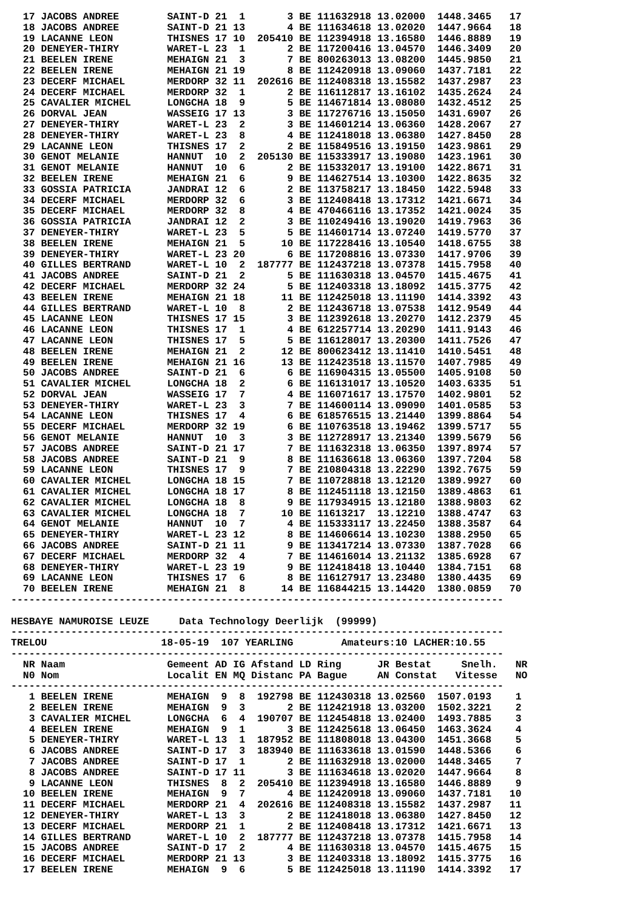| 17 | JACOBS ANDREE | SAINT-D | 21 | 1 | 3 | BE | 111632918 | 13.02000 | 1448.3465 | 17 |
| 18 | JACOBS ANDREE | SAINT-D | 21 | 13 | 4 | BE | 111634618 | 13.02020 | 1447.9664 | 18 |
| 19 | LACANNE LEON | THISNES | 17 | 10 | 205410 | BE | 112394918 | 13.16580 | 1446.8889 | 19 |
| 20 | DENEYER-THIRY | WARET-L | 23 | 1 | 2 | BE | 117200416 | 13.04570 | 1446.3409 | 20 |
| 21 | BEELEN IRENE | MEHAIGN | 21 | 3 | 7 | BE | 800263013 | 13.08200 | 1445.9850 | 21 |
| 22 | BEELEN IRENE | MEHAIGN | 21 | 19 | 8 | BE | 112420918 | 13.09060 | 1437.7181 | 22 |
| 23 | DECERF MICHAEL | MERDORP | 32 | 11 | 202616 | BE | 112408318 | 13.15582 | 1437.2987 | 23 |
| 24 | DECERF MICHAEL | MERDORP | 32 | 1 | 2 | BE | 116112817 | 13.16102 | 1435.2624 | 24 |
| 25 | CAVALIER MICHEL | LONGCHA | 18 | 9 | 5 | BE | 114671814 | 13.08080 | 1432.4512 | 25 |
| 26 | DORVAL JEAN | WASSEIG | 17 | 13 | 3 | BE | 117276716 | 13.15050 | 1431.6907 | 26 |
| 27 | DENEYER-THIRY | WARET-L | 23 | 2 | 3 | BE | 114601214 | 13.06360 | 1428.2067 | 27 |
| 28 | DENEYER-THIRY | WARET-L | 23 | 8 | 4 | BE | 112418018 | 13.06380 | 1427.8450 | 28 |
| 29 | LACANNE LEON | THISNES | 17 | 2 | 2 | BE | 115849516 | 13.19150 | 1423.9861 | 29 |
| 30 | GENOT MELANIE | HANNUT | 10 | 2 | 205130 | BE | 115333917 | 13.19080 | 1423.1961 | 30 |
| 31 | GENOT MELANIE | HANNUT | 10 | 6 | 2 | BE | 115332017 | 13.19100 | 1422.8671 | 31 |
| 32 | BEELEN IRENE | MEHAIGN | 21 | 6 | 9 | BE | 114627514 | 13.10300 | 1422.8635 | 32 |
| 33 | GOSSIA PATRICIA | JANDRAI | 12 | 6 | 2 | BE | 113758217 | 13.18450 | 1422.5948 | 33 |
| 34 | DECERF MICHAEL | MERDORP | 32 | 6 | 3 | BE | 112408418 | 13.17312 | 1421.6671 | 34 |
| 35 | DECERF MICHAEL | MERDORP | 32 | 8 | 4 | BE | 470466116 | 13.17352 | 1421.0024 | 35 |
| 36 | GOSSIA PATRICIA | JANDRAI | 12 | 2 | 3 | BE | 110249416 | 13.19020 | 1419.7963 | 36 |
| 37 | DENEYER-THIRY | WARET-L | 23 | 5 | 5 | BE | 114601714 | 13.07240 | 1419.5770 | 37 |
| 38 | BEELEN IRENE | MEHAIGN | 21 | 5 | 10 | BE | 117228416 | 13.10540 | 1418.6755 | 38 |
| 39 | DENEYER-THIRY | WARET-L | 23 | 20 | 6 | BE | 117208816 | 13.07330 | 1417.9706 | 39 |
| 40 | GILLES BERTRAND | WARET-L | 10 | 2 | 187777 | BE | 112437218 | 13.07378 | 1415.7958 | 40 |
| 41 | JACOBS ANDREE | SAINT-D | 21 | 2 | 5 | BE | 111630318 | 13.04570 | 1415.4675 | 41 |
| 42 | DECERF MICHAEL | MERDORP | 32 | 24 | 5 | BE | 112403318 | 13.18092 | 1415.3775 | 42 |
| 43 | BEELEN IRENE | MEHAIGN | 21 | 18 | 11 | BE | 112425018 | 13.11190 | 1414.3392 | 43 |
| 44 | GILLES BERTRAND | WARET-L | 10 | 8 | 2 | BE | 112436718 | 13.07538 | 1412.9549 | 44 |
| 45 | LACANNE LEON | THISNES | 17 | 15 | 3 | BE | 112392618 | 13.20270 | 1412.2379 | 45 |
| 46 | LACANNE LEON | THISNES | 17 | 1 | 4 | BE | 612257714 | 13.20290 | 1411.9143 | 46 |
| 47 | LACANNE LEON | THISNES | 17 | 5 | 5 | BE | 116128017 | 13.20300 | 1411.7526 | 47 |
| 48 | BEELEN IRENE | MEHAIGN | 21 | 2 | 12 | BE | 800623412 | 13.11410 | 1410.5451 | 48 |
| 49 | BEELEN IRENE | MEHAIGN | 21 | 16 | 13 | BE | 112423518 | 13.11570 | 1407.7985 | 49 |
| 50 | JACOBS ANDREE | SAINT-D | 21 | 6 | 6 | BE | 116904315 | 13.05500 | 1405.9108 | 50 |
| 51 | CAVALIER MICHEL | LONGCHA | 18 | 2 | 6 | BE | 116131017 | 13.10520 | 1403.6335 | 51 |
| 52 | DORVAL JEAN | WASSEIG | 17 | 7 | 4 | BE | 116071617 | 13.17570 | 1402.9801 | 52 |
| 53 | DENEYER-THIRY | WARET-L | 23 | 3 | 7 | BE | 114600114 | 13.09090 | 1401.0585 | 53 |
| 54 | LACANNE LEON | THISNES | 17 | 4 | 6 | BE | 618576515 | 13.21440 | 1399.8864 | 54 |
| 55 | DECERF MICHAEL | MERDORP | 32 | 19 | 6 | BE | 110763518 | 13.19462 | 1399.5717 | 55 |
| 56 | GENOT MELANIE | HANNUT | 10 | 3 | 3 | BE | 112728917 | 13.21340 | 1399.5679 | 56 |
| 57 | JACOBS ANDREE | SAINT-D | 21 | 17 | 7 | BE | 111632318 | 13.06350 | 1397.8974 | 57 |
| 58 | JACOBS ANDREE | SAINT-D | 21 | 9 | 8 | BE | 111636618 | 13.06360 | 1397.7204 | 58 |
| 59 | LACANNE LEON | THISNES | 17 | 9 | 7 | BE | 210804318 | 13.22290 | 1392.7675 | 59 |
| 60 | CAVALIER MICHEL | LONGCHA | 18 | 15 | 7 | BE | 110728818 | 13.12120 | 1389.9927 | 60 |
| 61 | CAVALIER MICHEL | LONGCHA | 18 | 17 | 8 | BE | 112451118 | 13.12150 | 1389.4863 | 61 |
| 62 | CAVALIER MICHEL | LONGCHA | 18 | 8 | 9 | BE | 117934915 | 13.12180 | 1388.9803 | 62 |
| 63 | CAVALIER MICHEL | LONGCHA | 18 | 7 | 10 | BE | 11613217 | 13.12210 | 1388.4747 | 63 |
| 64 | GENOT MELANIE | HANNUT | 10 | 7 | 4 | BE | 115333117 | 13.22450 | 1388.3587 | 64 |
| 65 | DENEYER-THIRY | WARET-L | 23 | 12 | 8 | BE | 114606614 | 13.10230 | 1388.2950 | 65 |
| 66 | JACOBS ANDREE | SAINT-D | 21 | 11 | 9 | BE | 113417214 | 13.07330 | 1387.7028 | 66 |
| 67 | DECERF MICHAEL | MERDORP | 32 | 4 | 7 | BE | 114616014 | 13.21132 | 1385.6928 | 67 |
| 68 | DENEYER-THIRY | WARET-L | 23 | 19 | 9 | BE | 112418418 | 13.10440 | 1384.7151 | 68 |
| 69 | LACANNE LEON | THISNES | 17 | 6 | 8 | BE | 116127917 | 13.23480 | 1380.4435 | 69 |
| 70 | BEELEN IRENE | MEHAIGN | 21 | 8 | 14 | BE | 116844215 | 13.14420 | 1380.0859 | 70 |
----------------------------------------------------------------------------------
HESBAYE NAMUROISE LEUZE Data Technology Deerlijk (99999)
----------------------------------------------------------------------------------
TRELOU 18-05-19 107 YEARLING Amateurs:10 LACHER:10.55
----------------------------------------------------------------------------------
| NR | Naam | Gemeent | AD | IG | Afstand | LD | Ring | JR Bestat | Snelh. | NR |
| --- | --- | --- | --- | --- | --- | --- | --- | --- | --- | --- |
| N0 | Nom | Localit | EN | MQ | Distanc | PA | Bague | AN Constat | Vitesse | NO |
----------------------------------------------------------------------------------
| 1 | BEELEN IRENE | MEHAIGN | 9 | 8 | 192798 | BE | 112430318 | 13.02560 | 1507.0193 | 1 |
| 2 | BEELEN IRENE | MEHAIGN | 9 | 3 | 2 | BE | 112421918 | 13.03200 | 1502.3221 | 2 |
| 3 | CAVALIER MICHEL | LONGCHA | 6 | 4 | 190707 | BE | 112454818 | 13.02400 | 1493.7885 | 3 |
| 4 | BEELEN IRENE | MEHAIGN | 9 | 1 | 3 | BE | 112425618 | 13.06450 | 1463.3624 | 4 |
| 5 | DENEYER-THIRY | WARET-L | 13 | 1 | 187952 | BE | 111808018 | 13.04300 | 1451.3668 | 5 |
| 6 | JACOBS ANDREE | SAINT-D | 17 | 3 | 183940 | BE | 111633618 | 13.01590 | 1448.5366 | 6 |
| 7 | JACOBS ANDREE | SAINT-D | 17 | 1 | 2 | BE | 111632918 | 13.02000 | 1448.3465 | 7 |
| 8 | JACOBS ANDREE | SAINT-D | 17 | 11 | 3 | BE | 111634618 | 13.02020 | 1447.9664 | 8 |
| 9 | LACANNE LEON | THISNES | 8 | 2 | 205410 | BE | 112394918 | 13.16580 | 1446.8889 | 9 |
| 10 | BEELEN IRENE | MEHAIGN | 9 | 7 | 4 | BE | 112420918 | 13.09060 | 1437.7181 | 10 |
| 11 | DECERF MICHAEL | MERDORP | 21 | 4 | 202616 | BE | 112408318 | 13.15582 | 1437.2987 | 11 |
| 12 | DENEYER-THIRY | WARET-L | 13 | 3 | 2 | BE | 112418018 | 13.06380 | 1427.8450 | 12 |
| 13 | DECERF MICHAEL | MERDORP | 21 | 1 | 2 | BE | 112408418 | 13.17312 | 1421.6671 | 13 |
| 14 | GILLES BERTRAND | WARET-L | 10 | 2 | 187777 | BE | 112437218 | 13.07378 | 1415.7958 | 14 |
| 15 | JACOBS ANDREE | SAINT-D | 17 | 2 | 4 | BE | 111630318 | 13.04570 | 1415.4675 | 15 |
| 16 | DECERF MICHAEL | MERDORP | 21 | 13 | 3 | BE | 112403318 | 13.18092 | 1415.3775 | 16 |
| 17 | BEELEN IRENE | MEHAIGN | 9 | 6 | 5 | BE | 112425018 | 13.11190 | 1414.3392 | 17 |